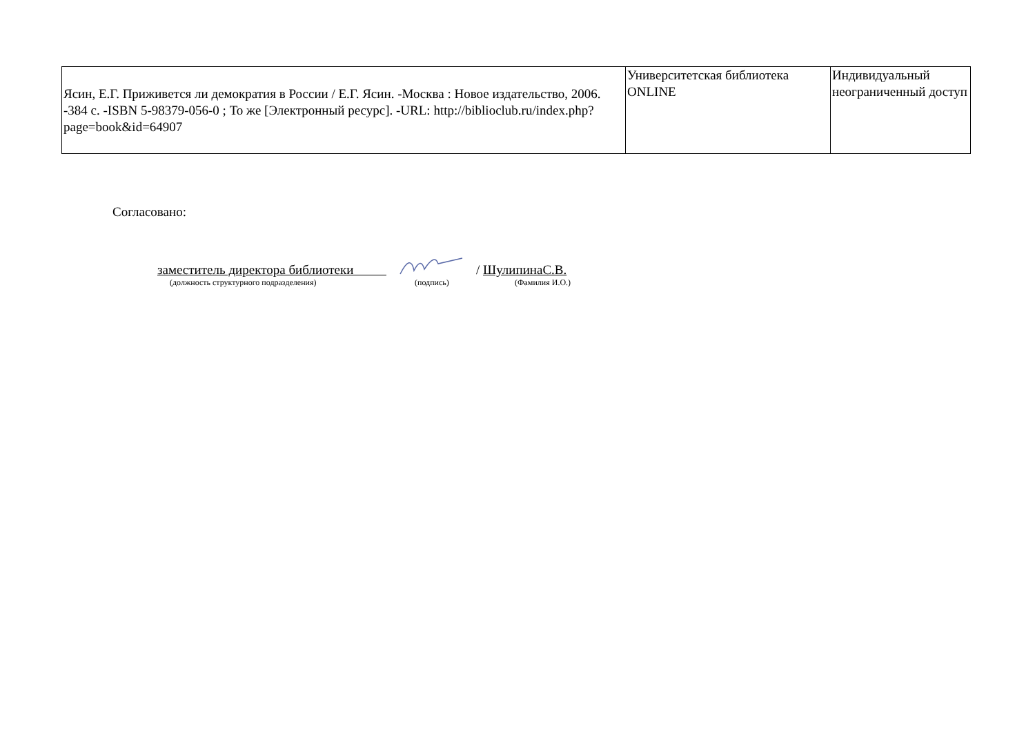| Ясин, Е.Г. Приживется ли демократия в России / Е.Г. Ясин. -Москва : Новое издательство, 2006. -384 с. -ISBN 5-98379-056-0 ; То же [Электронный ресурс]. -URL: http://biblioclub.ru/index.php?page=book&id=64907 | Университетская библиотека ONLINE | Индивидуальный неограниченный доступ |
Согласовано:
заместитель директора библиотеки / ШулипинаС.В.
(должность структурного подразделения) (подпись) (Фамилия И.О.)